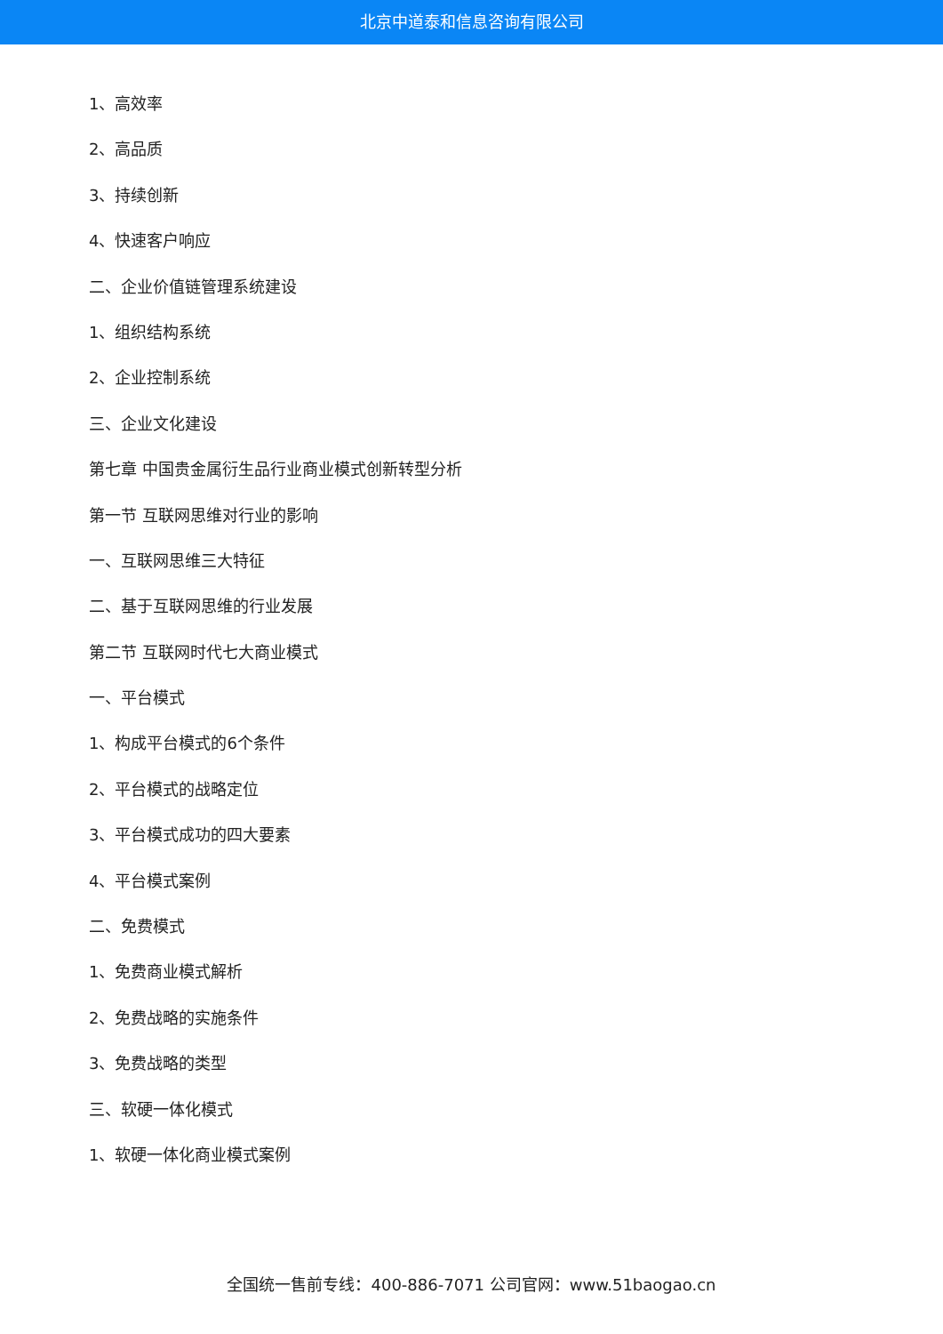北京中道泰和信息咨询有限公司
1、高效率
2、高品质
3、持续创新
4、快速客户响应
二、企业价值链管理系统建设
1、组织结构系统
2、企业控制系统
三、企业文化建设
第七章 中国贵金属衍生品行业商业模式创新转型分析
第一节 互联网思维对行业的影响
一、互联网思维三大特征
二、基于互联网思维的行业发展
第二节 互联网时代七大商业模式
一、平台模式
1、构成平台模式的6个条件
2、平台模式的战略定位
3、平台模式成功的四大要素
4、平台模式案例
二、免费模式
1、免费商业模式解析
2、免费战略的实施条件
3、免费战略的类型
三、软硬一体化模式
1、软硬一体化商业模式案例
全国统一售前专线：400-886-7071 公司官网：www.51baogao.cn